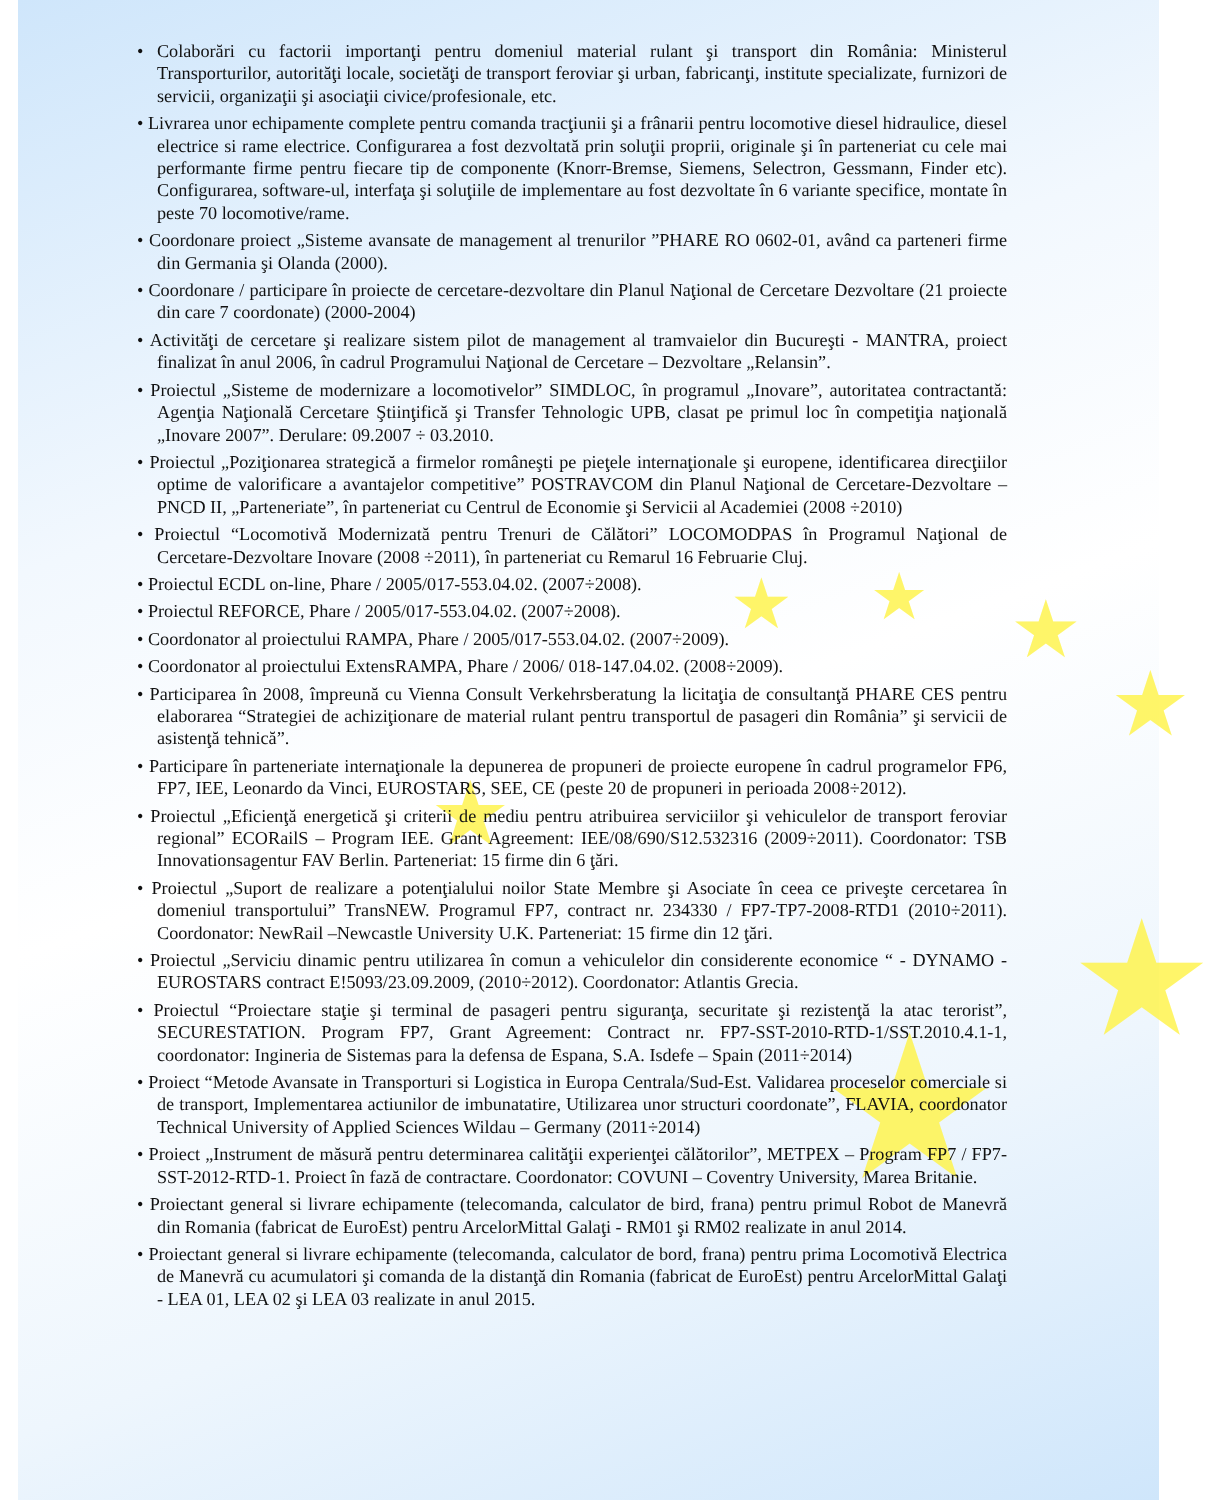★ ★ ★
★
★
★
★
• Colaborări cu factorii importanţi pentru domeniul material rulant şi transport din România: Ministerul Transporturilor, autorităţi locale, societăţi de transport feroviar şi urban, fabricanţi, institute specializate, furnizori de servicii, organizaţii şi asociaţii civice/profesionale, etc.
• Livrarea unor echipamente complete pentru comanda tracţiunii şi a frânarii pentru locomotive diesel hidraulice, diesel electrice si rame electrice. Configurarea a fost dezvoltată prin soluţii proprii, originale şi în parteneriat cu cele mai performante firme pentru fiecare tip de componente (Knorr-Bremse, Siemens, Selectron, Gessmann, Finder etc). Configurarea, software-ul, interfaţa şi soluţiile de implementare au fost dezvoltate în 6 variante specifice, montate în peste 70 locomotive/rame.
• Coordonare proiect „Sisteme avansate de management al trenurilor ”PHARE RO 0602-01, având ca parteneri firme din Germania şi Olanda (2000).
• Coordonare / participare în proiecte de cercetare-dezvoltare din Planul Naţional de Cercetare Dezvoltare (21 proiecte din care 7 coordonate) (2000-2004)
• Activităţi de cercetare şi realizare sistem pilot de management al tramvaielor din Bucureşti - MANTRA, proiect finalizat în anul 2006, în cadrul Programului Naţional de Cercetare – Dezvoltare „Relansin”.
• Proiectul „Sisteme de modernizare a locomotivelor” SIMDLOC, în programul „Inovare”, autoritatea contractantă: Agenţia Naţională Cercetare Ştiinţifică şi Transfer Tehnologic UPB, clasat pe primul loc în competiţia naţională „Inovare 2007”. Derulare: 09.2007 ÷ 03.2010.
• Proiectul „Poziţionarea strategică a firmelor româneşti pe pieţele internaţionale şi europene, identificarea direcţiilor optime de valorificare a avantajelor competitive” POSTRAVCOM din Planul Naţional de Cercetare-Dezvoltare – PNCD II, „Parteneriate”, în parteneriat cu Centrul de Economie şi Servicii al Academiei (2008 ÷2010)
• Proiectul “Locomotivă Modernizată pentru Trenuri de Călători” LOCOMODPAS în Programul Naţional de Cercetare-Dezvoltare Inovare (2008 ÷2011), în parteneriat cu Remarul 16 Februarie Cluj.
• Proiectul ECDL on-line, Phare / 2005/017-553.04.02. (2007÷2008).
• Proiectul REFORCE, Phare / 2005/017-553.04.02. (2007÷2008).
• Coordonator al proiectului RAMPA, Phare / 2005/017-553.04.02. (2007÷2009).
• Coordonator al proiectului ExtensRAMPA, Phare / 2006/ 018-147.04.02. (2008÷2009).
• Participarea în 2008, împreună cu Vienna Consult Verkehrsberatung la licitaţia de consultanţă PHARE CES pentru elaborarea “Strategiei de achiziţionare de material rulant pentru transportul de pasageri din România” şi servicii de asistenţă tehnică”.
• Participare în parteneriate internaţionale la depunerea de propuneri de proiecte europene în cadrul programelor FP6, FP7, IEE, Leonardo da Vinci, EUROSTARS, SEE, CE (peste 20 de propuneri in perioada 2008÷2012).
• Proiectul „Eficienţă energetică şi criterii de mediu pentru atribuirea serviciilor şi vehiculelor de transport feroviar regional” ECORailS – Program IEE. Grant Agreement: IEE/08/690/S12.532316 (2009÷2011). Coordonator: TSB Innovationsagentur FAV Berlin. Parteneriat: 15 firme din 6 ţări.
• Proiectul „Suport de realizare a potenţialului noilor State Membre şi Asociate în ceea ce priveşte cercetarea în domeniul transportului” TransNEW. Programul FP7, contract nr. 234330 / FP7-TP7-2008-RTD1 (2010÷2011). Coordonator: NewRail –Newcastle University U.K. Parteneriat: 15 firme din 12 ţări.
• Proiectul „Serviciu dinamic pentru utilizarea în comun a vehiculelor din considerente economice “ - DYNAMO - EUROSTARS contract E!5093/23.09.2009, (2010÷2012). Coordonator: Atlantis Grecia.
• Proiectul “Proiectare staţie şi terminal de pasageri pentru siguranţa, securitate şi rezistenţă la atac terorist”, SECURESTATION. Program FP7, Grant Agreement: Contract nr. FP7-SST-2010-RTD-1/SST.2010.4.1-1, coordonator: Ingineria de Sistemas para la defensa de Espana, S.A. Isdefe – Spain (2011÷2014)
• Proiect “Metode Avansate in Transporturi si Logistica in Europa Centrala/Sud-Est. Validarea proceselor comerciale si de transport, Implementarea actiunilor de imbunatatire, Utilizarea unor structuri coordonate”, FLAVIA, coordonator Technical University of Applied Sciences Wildau – Germany (2011÷2014)
• Proiect „Instrument de măsură pentru determinarea calităţii experienţei călătorilor”, METPEX – Program FP7 / FP7-SST-2012-RTD-1. Proiect în fază de contractare. Coordonator: COVUNI – Coventry University, Marea Britanie.
• Proiectant general si livrare echipamente (telecomanda, calculator de bird, frana) pentru primul Robot de Manevră din Romania (fabricat de EuroEst) pentru ArcelorMittal Galaţi - RM01 şi RM02 realizate in anul 2014.
• Proiectant general si livrare echipamente (telecomanda, calculator de bord, frana) pentru prima Locomotivă Electrica de Manevră cu acumulatori şi comanda de la distanţă din Romania (fabricat de EuroEst) pentru ArcelorMittal Galaţi - LEA 01, LEA 02 şi LEA 03 realizate in anul 2015.